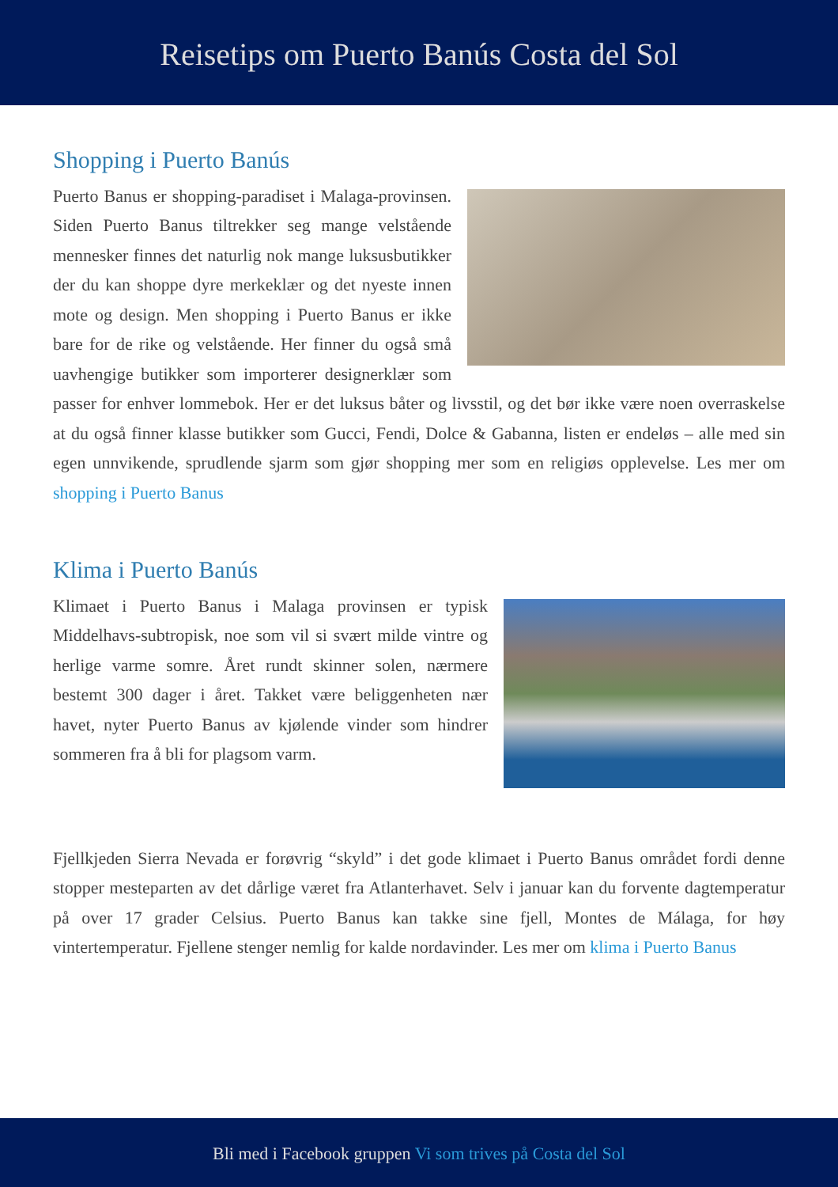Reisetips om Puerto Banús Costa del Sol
Shopping i Puerto Banús
Puerto Banus er shopping-paradiset i Malaga-provinsen. Siden Puerto Banus tiltrekker seg mange velstående mennesker finnes det naturlig nok mange luksusbutikker der du kan shoppe dyre merkeklær og det nyeste innen mote og design. Men shopping i Puerto Banus er ikke bare for de rike og velstående. Her finner du også små uavhengige butikker som importerer designerklær som passer for enhver lommebok. Her er det luksus båter og livsstil, og det bør ikke være noen overraskelse at du også finner klasse butikker som Gucci, Fendi, Dolce & Gabanna, listen er endeløs – alle med sin egen unnvikende, sprudlende sjarm som gjør shopping mer som en religiøs opplevelse. Les mer om shopping i Puerto Banus
Klima i Puerto Banús
Klimaet i Puerto Banus i Malaga provinsen er typisk Middelhavs-subtropisk, noe som vil si svært milde vintre og herlige varme somre. Året rundt skinner solen, nærmere bestemt 300 dager i året. Takket være beliggenheten nær havet, nyter Puerto Banus av kjølende vinder som hindrer sommeren fra å bli for plagsom varm.
Fjellkjeden Sierra Nevada er forøvrig “skyld” i det gode klimaet i Puerto Banus området fordi denne stopper mesteparten av det dårlige været fra Atlanterhavet. Selv i januar kan du forvente dagtemperatur på over 17 grader Celsius. Puerto Banus kan takke sine fjell, Montes de Málaga, for høy vintertemperatur. Fjellene stenger nemlig for kalde nordavinder. Les mer om klima i Puerto Banus
Bli med i Facebook gruppen Vi som trives på Costa del Sol